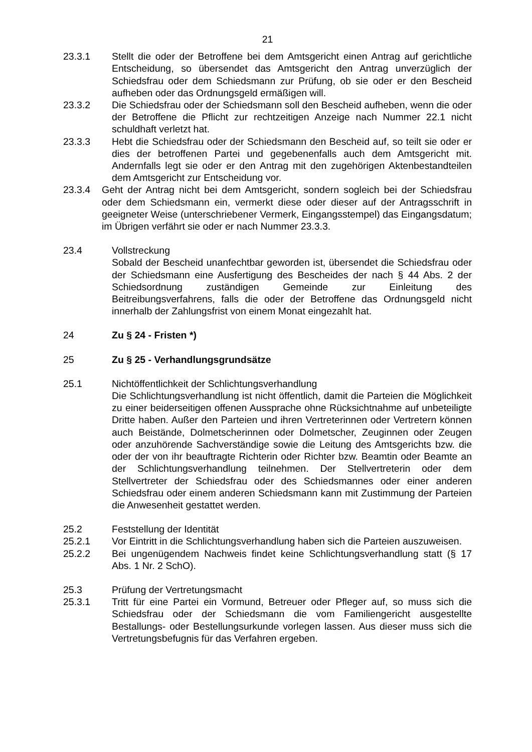21
23.3.1 Stellt die oder der Betroffene bei dem Amtsgericht einen Antrag auf gerichtliche Entscheidung, so übersendet das Amtsgericht den Antrag unverzüglich der Schiedsfrau oder dem Schiedsmann zur Prüfung, ob sie oder er den Bescheid aufheben oder das Ordnungsgeld ermäßigen will.
23.3.2 Die Schiedsfrau oder der Schiedsmann soll den Bescheid aufheben, wenn die oder der Betroffene die Pflicht zur rechtzeitigen Anzeige nach Nummer 22.1 nicht schuldhaft verletzt hat.
23.3.3 Hebt die Schiedsfrau oder der Schiedsmann den Bescheid auf, so teilt sie oder er dies der betroffenen Partei und gegebenenfalls auch dem Amtsgericht mit. Andernfalls legt sie oder er den Antrag mit den zugehörigen Aktenbestandteilen dem Amtsgericht zur Entscheidung vor.
23.3.4 Geht der Antrag nicht bei dem Amtsgericht, sondern sogleich bei der Schiedsfrau oder dem Schiedsmann ein, vermerkt diese oder dieser auf der Antragsschrift in geeigneter Weise (unterschriebener Vermerk, Eingangsstempel) das Eingangsdatum; im Übrigen verfährt sie oder er nach Nummer 23.3.3.
23.4 Vollstreckung
Sobald der Bescheid unanfechtbar geworden ist, übersendet die Schiedsfrau oder der Schiedsmann eine Ausfertigung des Bescheides der nach § 44 Abs. 2 der Schiedsordnung zuständigen Gemeinde zur Einleitung des Beitreibungsverfahrens, falls die oder der Betroffene das Ordnungsgeld nicht innerhalb der Zahlungsfrist von einem Monat eingezahlt hat.
24 Zu § 24 - Fristen *)
25 Zu § 25 - Verhandlungsgrundsätze
25.1 Nichtöffentlichkeit der Schlichtungsverhandlung
Die Schlichtungsverhandlung ist nicht öffentlich, damit die Parteien die Möglichkeit zu einer beiderseitigen offenen Aussprache ohne Rücksichtnahme auf unbeteiligte Dritte haben. Außer den Parteien und ihren Vertreterinnen oder Vertretern können auch Beistände, Dolmetscherinnen oder Dolmetscher, Zeuginnen oder Zeugen oder anzuhörende Sachverständige sowie die Leitung des Amtsgerichts bzw. die oder der von ihr beauftragte Richterin oder Richter bzw. Beamtin oder Beamte an der Schlichtungsverhandlung teilnehmen. Der Stellvertreterin oder dem Stellvertreter der Schiedsfrau oder des Schiedsmannes oder einer anderen Schiedsfrau oder einem anderen Schiedsmann kann mit Zustimmung der Parteien die Anwesenheit gestattet werden.
25.2 Feststellung der Identität
25.2.1 Vor Eintritt in die Schlichtungsverhandlung haben sich die Parteien auszuweisen.
25.2.2 Bei ungenügendem Nachweis findet keine Schlichtungsverhandlung statt (§ 17 Abs. 1 Nr. 2 SchO).
25.3 Prüfung der Vertretungsmacht
25.3.1 Tritt für eine Partei ein Vormund, Betreuer oder Pfleger auf, so muss sich die Schiedsfrau oder der Schiedsmann die vom Familiengericht ausgestellte Bestallungs- oder Bestellungsurkunde vorlegen lassen. Aus dieser muss sich die Vertretungsbefugnis für das Verfahren ergeben.